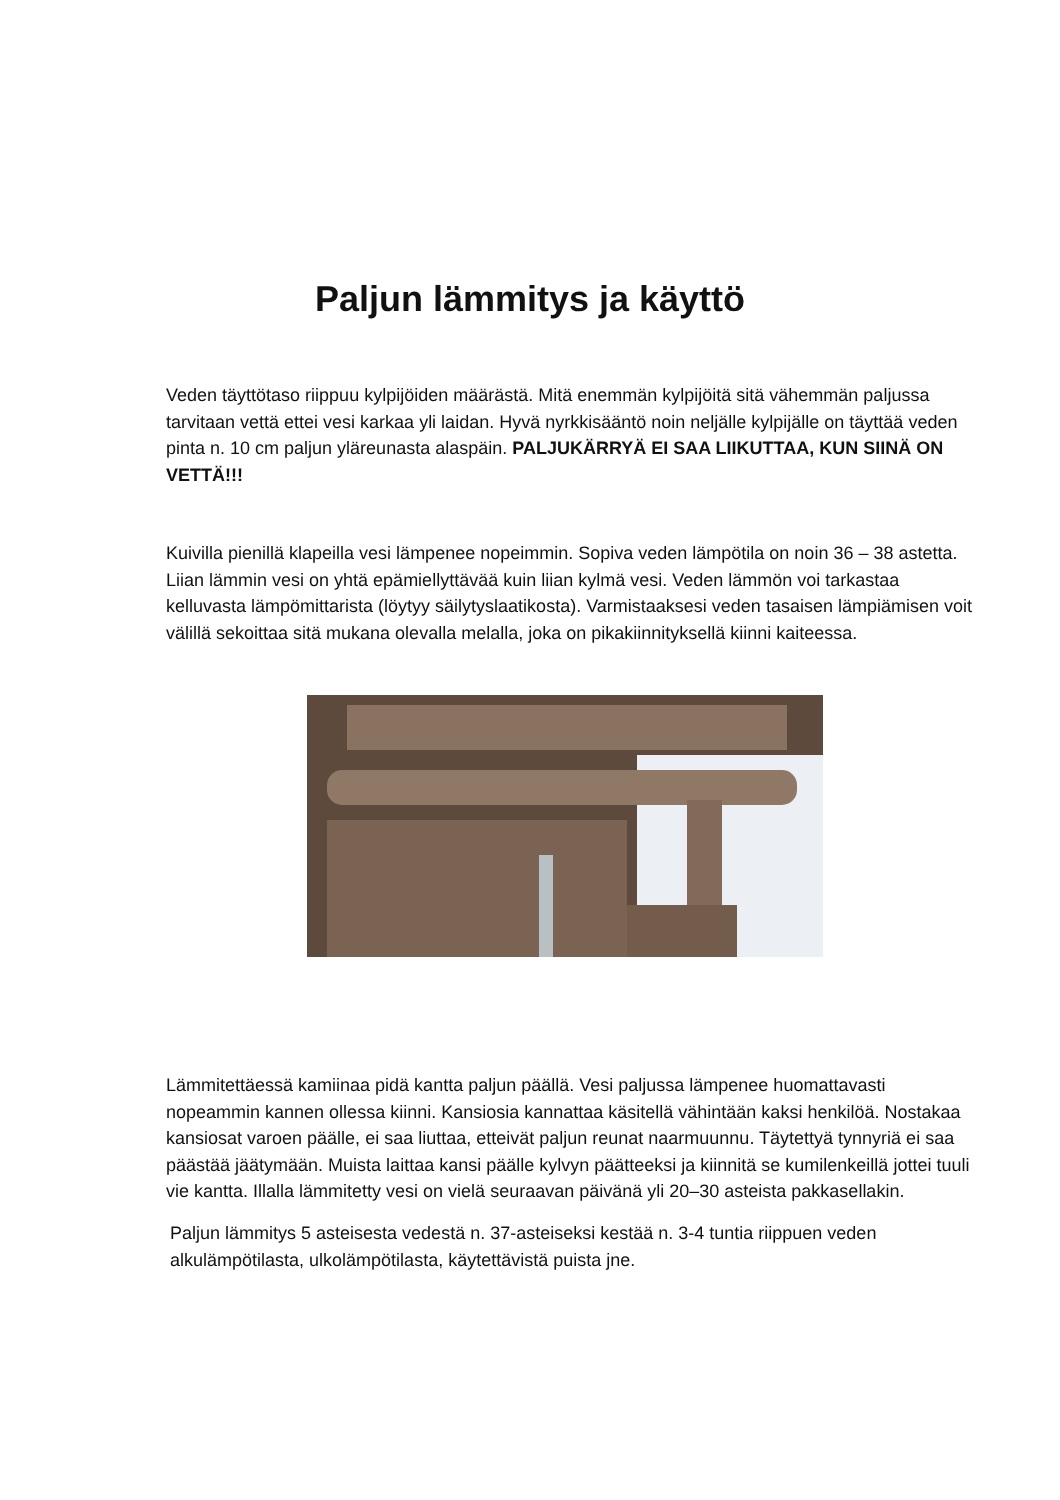Paljun lämmitys ja käyttö
Veden täyttötaso riippuu kylpijöiden määrästä. Mitä enemmän kylpijöitä sitä vähemmän paljussa tarvitaan vettä ettei vesi karkaa yli laidan. Hyvä nyrkkisääntö noin neljälle kylpijälle on täyttää veden pinta n. 10 cm paljun yläreunasta alaspäin. PALJUKÄRRYÄ EI SAA LIIKUTTAA, KUN SIINÄ ON VETTÄ!!!
Kuivilla pienillä klapeilla vesi lämpenee nopeimmin. Sopiva veden lämpötila on noin 36 – 38 astetta. Liian lämmin vesi on yhtä epämiellyttävää kuin liian kylmä vesi. Veden lämmön voi tarkastaa kelluvasta lämpömittarista (löytyy säilytyslaatikosta). Varmistaaksesi veden tasaisen lämpiämisen voit välillä sekoittaa sitä mukana olevalla melalla, joka on pikakiinnityksellä kiinni kaiteessa.
Lämmitettäessä kamiinaa pidä kantta paljun päällä. Vesi paljussa lämpenee huomattavasti nopeammin kannen ollessa kiinni. Kansiosia kannattaa käsitellä vähintään kaksi henkilöä. Nostakaa kansiosat varoen päälle, ei saa liuttaa, etteivät paljun reunat naarmuunnu. Täytettyä tynnyriä ei saa päästää jäätymään. Muista laittaa kansi päälle kylvyn päätteeksi ja kiinnitä se kumilenkeillä jottei tuuli vie kantta. Illalla lämmitetty vesi on vielä seuraavan päivänä yli 20–30 asteista pakkasellakin.
Paljun lämmitys 5 asteisesta vedestä n. 37-asteiseksi kestää n. 3-4 tuntia riippuen veden alkulämpötilasta, ulkolämpötilasta, käytettävistä puista jne.